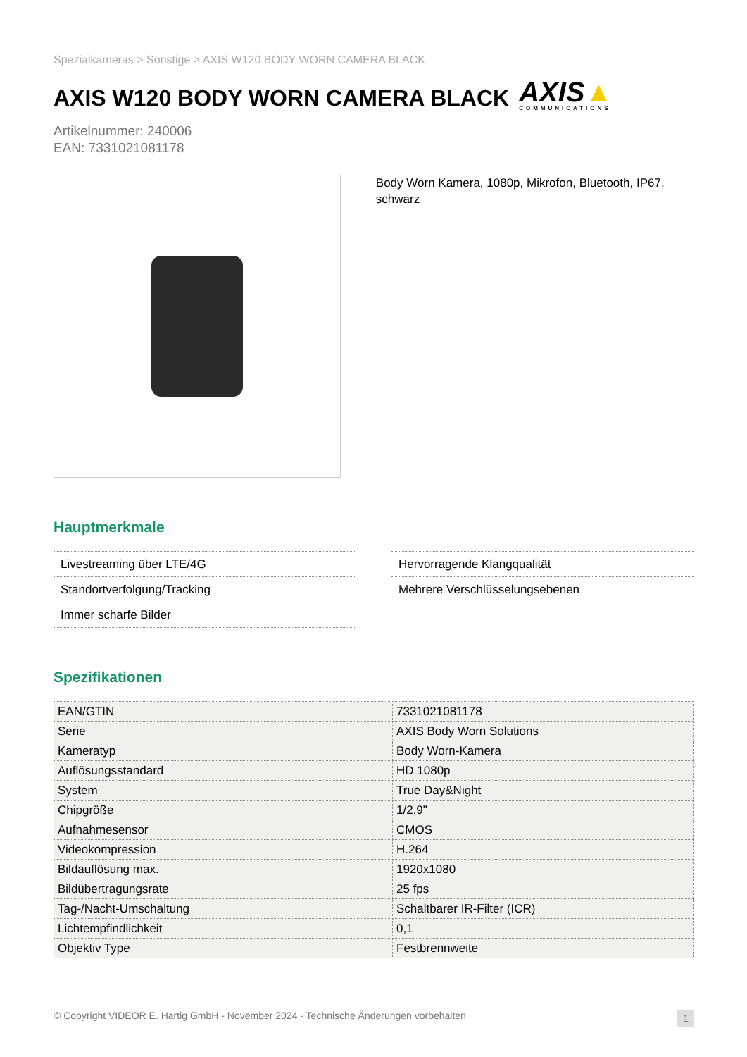Spezialkameras > Sonstige > AXIS W120 BODY WORN CAMERA BLACK
AXIS W120 BODY WORN CAMERA BLACK AXIS▲
COMMUNICATIONS
Artikelnummer: 240006
EAN: 7331021081178
Body Worn Kamera, 1080p, Mikrofon, Bluetooth, IP67, schwarz
Hauptmerkmale
Livestreaming über LTE/4G
Standortverfolgung/Tracking
Immer scharfe Bilder
Hervorragende Klangqualität
Mehrere Verschlüsselungsebenen
Spezifikationen
| EAN/GTIN | 7331021081178 |
| Serie | AXIS Body Worn Solutions |
| Kameratyp | Body Worn-Kamera |
| Auflösungsstandard | HD 1080p |
| System | True Day&Night |
| Chipgröße | 1/2,9" |
| Aufnahmesensor | CMOS |
| Videokompression | H.264 |
| Bildauflösung max. | 1920x1080 |
| Bildübertragungsrate | 25 fps |
| Tag-/Nacht-Umschaltung | Schaltbarer IR-Filter (ICR) |
| Lichtempfindlichkeit | 0,1 |
| Objektiv Type | Festbrennweite |
© Copyright VIDEOR E. Hartig GmbH - November 2024 - Technische Änderungen vorbehalten 1